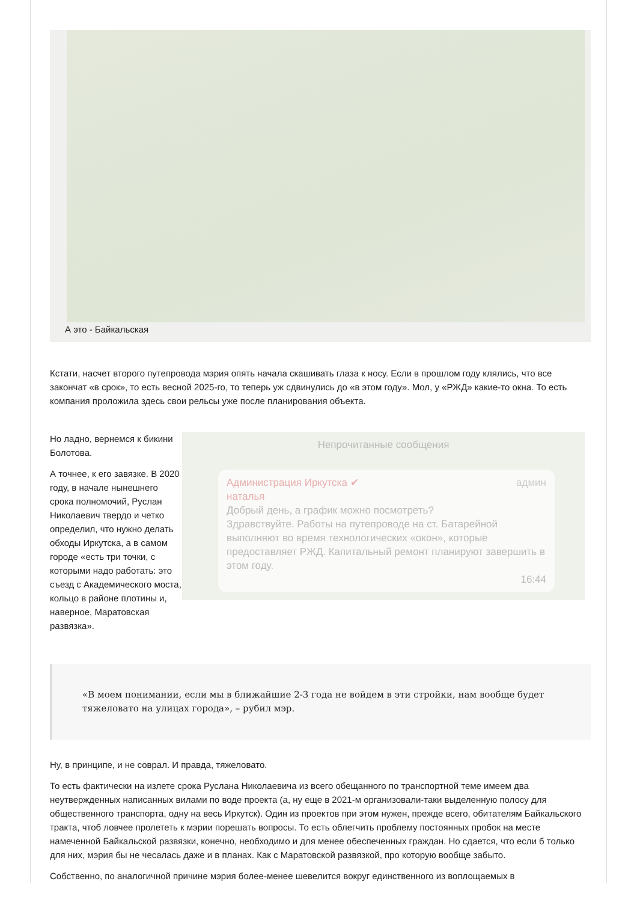А это - Байкальская
Кстати, насчет второго путепровода мэрия опять начала скашивать глаза к носу. Если в прошлом году клялись, что все закончат «в срок», то есть весной 2025-го, то теперь уж сдвинулись до «в этом году». Мол, у «РЖД» какие-то окна. То есть компания проложила здесь свои рельсы уже после планирования объекта.
Непрочитанные сообщения
Администрация Иркутска ✔ админ
наталья
Добрый день, а график можно посмотреть?
Здравствуйте. Работы на путепроводе на ст. Батарейной выполняют во время технологических «окон», которые предоставляет РЖД. Капитальный ремонт планируют завершить в этом году.
16:44
Но ладно, вернемся к бикини Болотова.
А точнее, к его завязке. В 2020 году, в начале нынешнего срока полномочий, Руслан Николаевич твердо и четко определил, что нужно делать обходы Иркутска, а в самом городе «есть три точки, с которыми надо работать: это съезд с Академического моста, кольцо в районе плотины и, наверное, Маратовская развязка».
«В моем понимании, если мы в ближайшие 2-3 года не войдем в эти стройки, нам вообще будет тяжеловато на улицах города», – рубил мэр.
Ну, в принципе, и не соврал. И правда, тяжеловато.
То есть фактически на излете срока Руслана Николаевича из всего обещанного по транспортной теме имеем два неутвержденных написанных вилами по воде проекта (а, ну еще в 2021-м организовали-таки выделенную полосу для общественного транспорта, одну на весь Иркутск). Один из проектов при этом нужен, прежде всего, обитателям Байкальского тракта, чтоб ловчее пролететь к мэрии порешать вопросы. То есть облегчить проблему постоянных пробок на месте намеченной Байкальской развязки, конечно, необходимо и для менее обеспеченных граждан. Но сдается, что если б только для них, мэрия бы не чесалась даже и в планах. Как с Маратовской развязкой, про которую вообще забыто.
Собственно, по аналогичной причине мэрия более-менее шевелится вокруг единственного из воплощаемых в